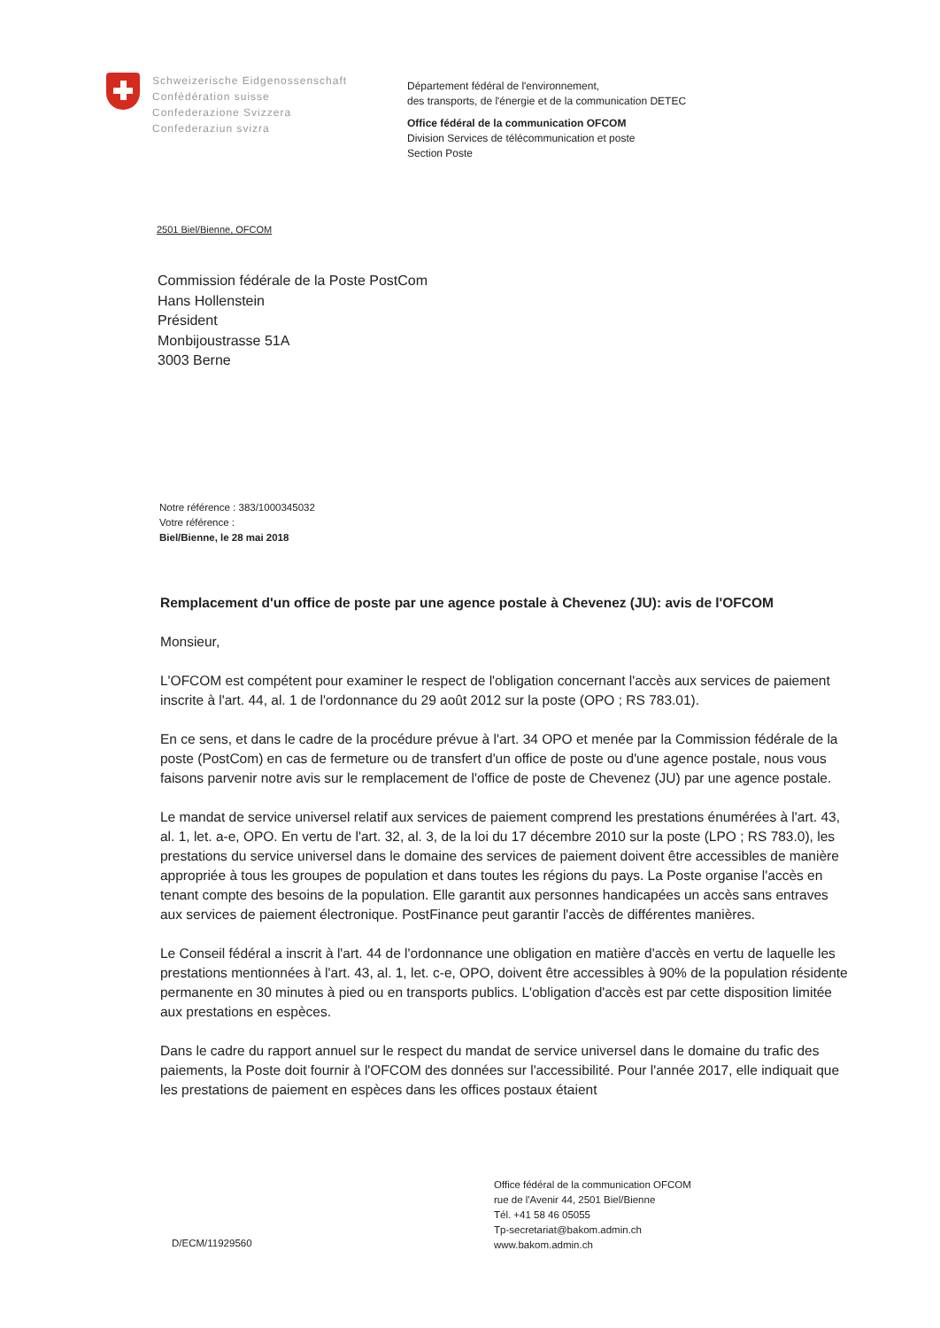Schweizerische Eidgenossenschaft
Confédération suisse
Confederazione Svizzera
Confederaziun svizra
Département fédéral de l'environnement,
des transports, de l'énergie et de la communication DETEC
Office fédéral de la communication OFCOM
Division Services de télécommunication et poste
Section Poste
2501 Biel/Bienne, OFCOM
Commission fédérale de la Poste PostCom
Hans Hollenstein
Président
Monbijoustrasse 51A
3003 Berne
Notre référence : 383/1000345032
Votre référence :
Biel/Bienne, le 28 mai 2018
Remplacement d'un office de poste par une agence postale à Chevenez (JU): avis de l'OFCOM
Monsieur,
L'OFCOM est compétent pour examiner le respect de l'obligation concernant l'accès aux services de paiement inscrite à l'art. 44, al. 1 de l'ordonnance du 29 août 2012 sur la poste (OPO ; RS 783.01).
En ce sens, et dans le cadre de la procédure prévue à l'art. 34 OPO et menée par la Commission fédérale de la poste (PostCom) en cas de fermeture ou de transfert d'un office de poste ou d'une agence postale, nous vous faisons parvenir notre avis sur le remplacement de l'office de poste de Chevenez (JU) par une agence postale.
Le mandat de service universel relatif aux services de paiement comprend les prestations énumérées à l'art. 43, al. 1, let. a-e, OPO. En vertu de l'art. 32, al. 3, de la loi du 17 décembre 2010 sur la poste (LPO ; RS 783.0), les prestations du service universel dans le domaine des services de paiement doivent être accessibles de manière appropriée à tous les groupes de population et dans toutes les régions du pays. La Poste organise l'accès en tenant compte des besoins de la population. Elle garantit aux personnes handicapées un accès sans entraves aux services de paiement électronique. PostFinance peut garantir l'accès de différentes manières.
Le Conseil fédéral a inscrit à l'art. 44 de l'ordonnance une obligation en matière d'accès en vertu de laquelle les prestations mentionnées à l'art. 43, al. 1, let. c-e, OPO, doivent être accessibles à 90% de la population résidente permanente en 30 minutes à pied ou en transports publics. L'obligation d'accès est par cette disposition limitée aux prestations en espèces.
Dans le cadre du rapport annuel sur le respect du mandat de service universel dans le domaine du trafic des paiements, la Poste doit fournir à l'OFCOM des données sur l'accessibilité. Pour l'année 2017, elle indiquait que les prestations de paiement en espèces dans les offices postaux étaient
Office fédéral de la communication OFCOM
rue de l'Avenir 44, 2501 Biel/Bienne
Tél. +41 58 46 05055
Tp-secretariat@bakom.admin.ch
www.bakom.admin.ch
D/ECM/11929560